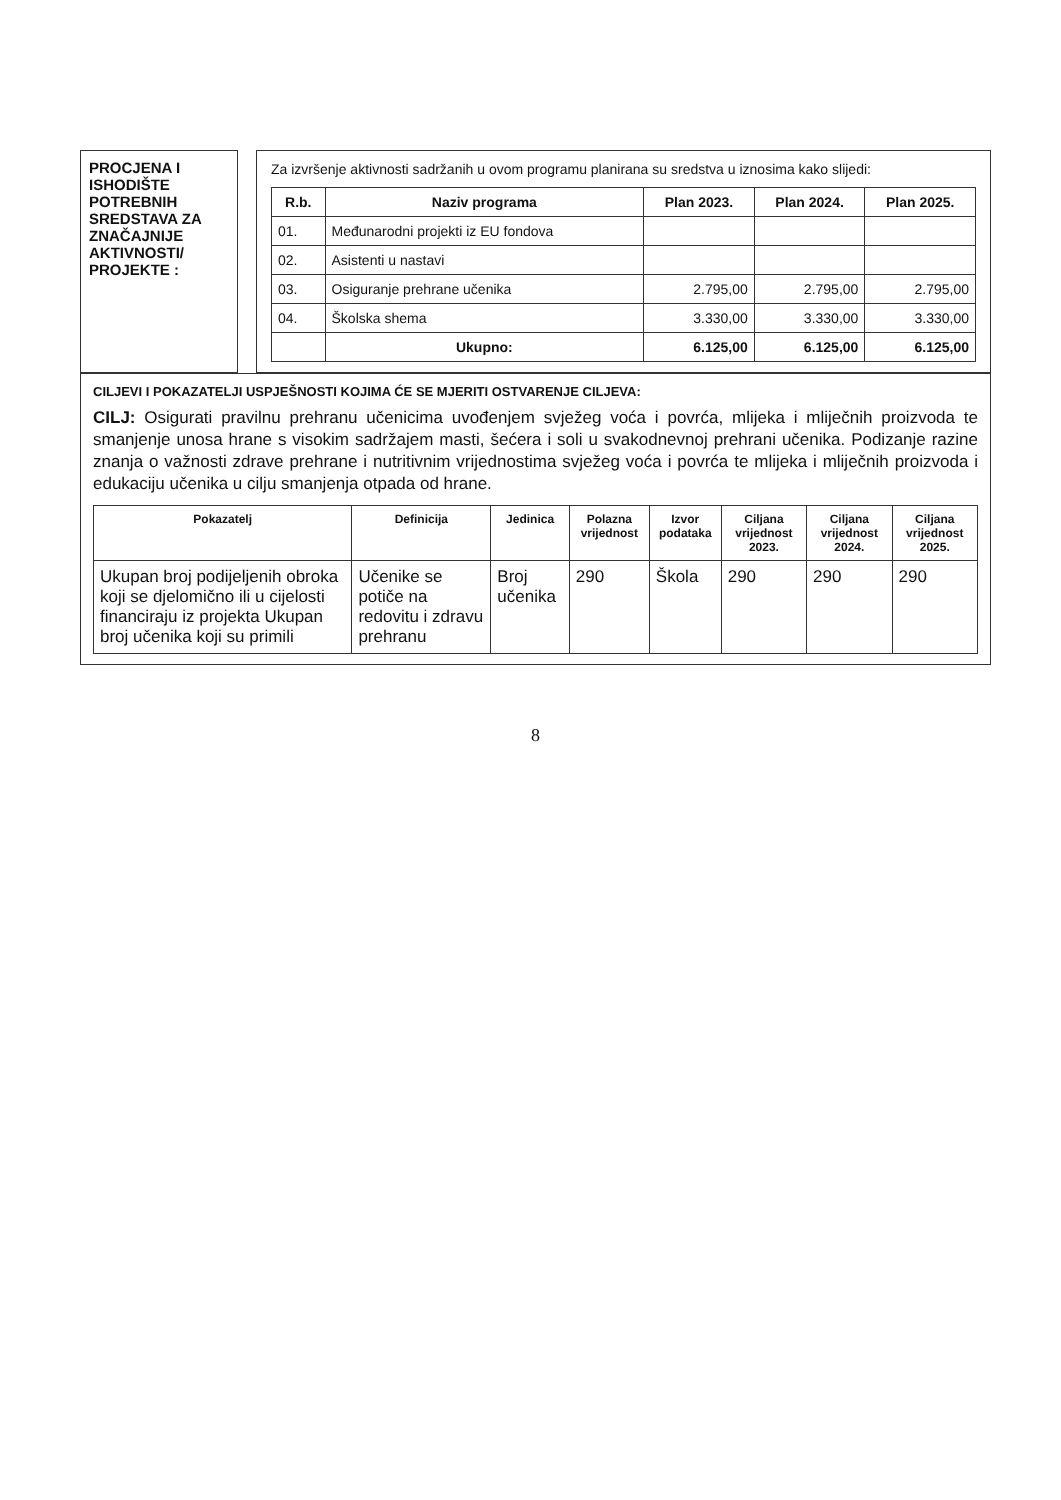PROCJENA I ISHODIŠTE POTREBNIH SREDSTAVA ZA ZNAČAJNIJE AKTIVNOSTI/ PROJEKTE :
Za izvršenje aktivnosti sadržanih u ovom programu planirana su sredstva u iznosima kako slijedi:
| R.b. | Naziv programa | Plan 2023. | Plan 2024. | Plan 2025. |
| --- | --- | --- | --- | --- |
| 01. | Međunarodni projekti iz EU fondova | | | |
| 02. | Asistenti u nastavi | | | |
| 03. | Osiguranje prehrane učenika | 2.795,00 | 2.795,00 | 2.795,00 |
| 04. | Školska shema | 3.330,00 | 3.330,00 | 3.330,00 |
| | Ukupno: | 6.125,00 | 6.125,00 | 6.125,00 |
CILJEVI I POKAZATELJI USPJEŠNOSTI KOJIMA ĆE SE MJERITI OSTVARENJE CILJEVA:
CILJ: Osigurati pravilnu prehranu učenicima uvođenjem svježeg voća i povrća, mlijeka i mliječnih proizvoda te smanjenje unosa hrane s visokim sadržajem masti, šećera i soli u svakodnevnoj prehrani učenika. Podizanje razine znanja o važnosti zdrave prehrane i nutritivnim vrijednostima svježeg voća i povrća te mlijeka i mliječnih proizvoda i edukaciju učenika u cilju smanjenja otpada od hrane.
| Pokazatelj | Definicija | Jedinica | Polazna vrijednost | Izvor podataka | Ciljana vrijednost 2023. | Ciljana vrijednost 2024. | Ciljana vrijednost 2025. |
| --- | --- | --- | --- | --- | --- | --- | --- |
| Ukupan broj podijeljenih obroka koji se djelomično ili u cijelosti financiraju iz projekta Ukupan broj učenika koji su primili | Učenike se potiče na redovitu i zdravu prehranu | Broj učenika | 290 | Škola | 290 | 290 | 290 |
8